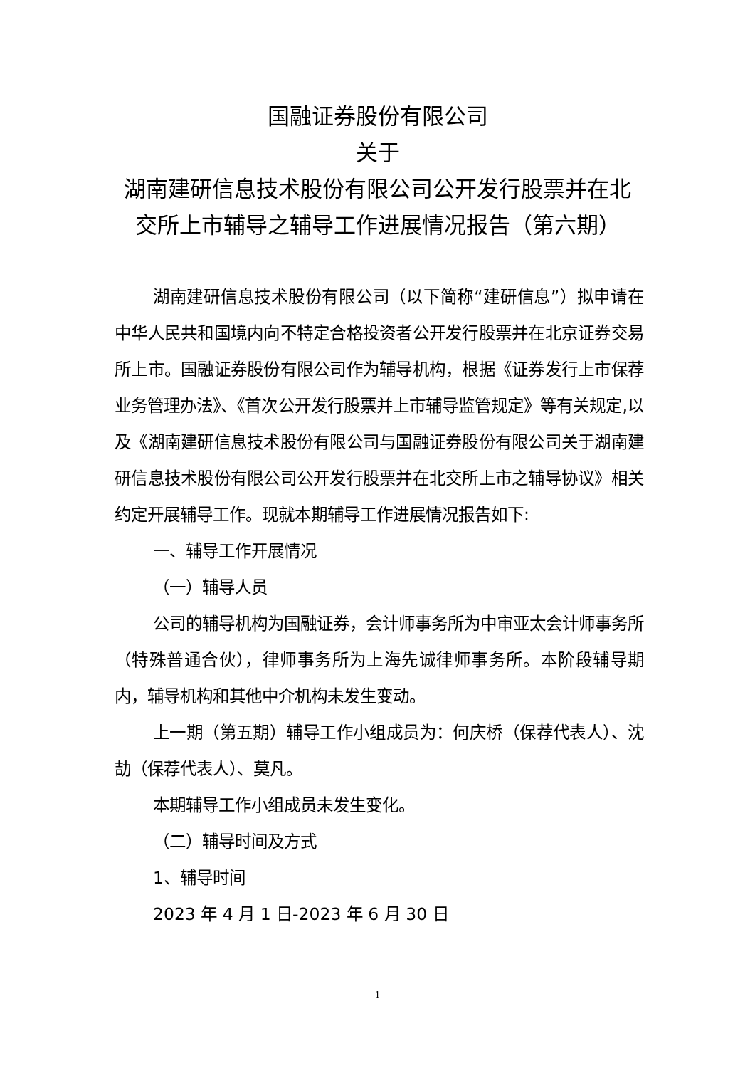国融证券股份有限公司
关于
湖南建研信息技术股份有限公司公开发行股票并在北
交所上市辅导之辅导工作进展情况报告（第六期）
湖南建研信息技术股份有限公司（以下简称“建研信息”）拟申请在中华人民共和国境内向不特定合格投资者公开发行股票并在北京证券交易所上市。国融证券股份有限公司作为辅导机构，根据《证券发行上市保荐业务管理办法》、《首次公开发行股票并上市辅导监管规定》等有关规定,以及《湖南建研信息技术股份有限公司与国融证券股份有限公司关于湖南建研信息技术股份有限公司公开发行股票并在北交所上市之辅导协议》相关约定开展辅导工作。现就本期辅导工作进展情况报告如下:
一、辅导工作开展情况
（一）辅导人员
公司的辅导机构为国融证券，会计师事务所为中审亚太会计师事务所（特殊普通合伙），律师事务所为上海先诚律师事务所。本阶段辅导期内，辅导机构和其他中介机构未发生变动。
上一期（第五期）辅导工作小组成员为：何庆桥（保荐代表人）、沈劼（保荐代表人）、莫凡。
本期辅导工作小组成员未发生变化。
（二）辅导时间及方式
1、辅导时间
2023 年 4 月 1 日-2023 年 6 月 30 日
1